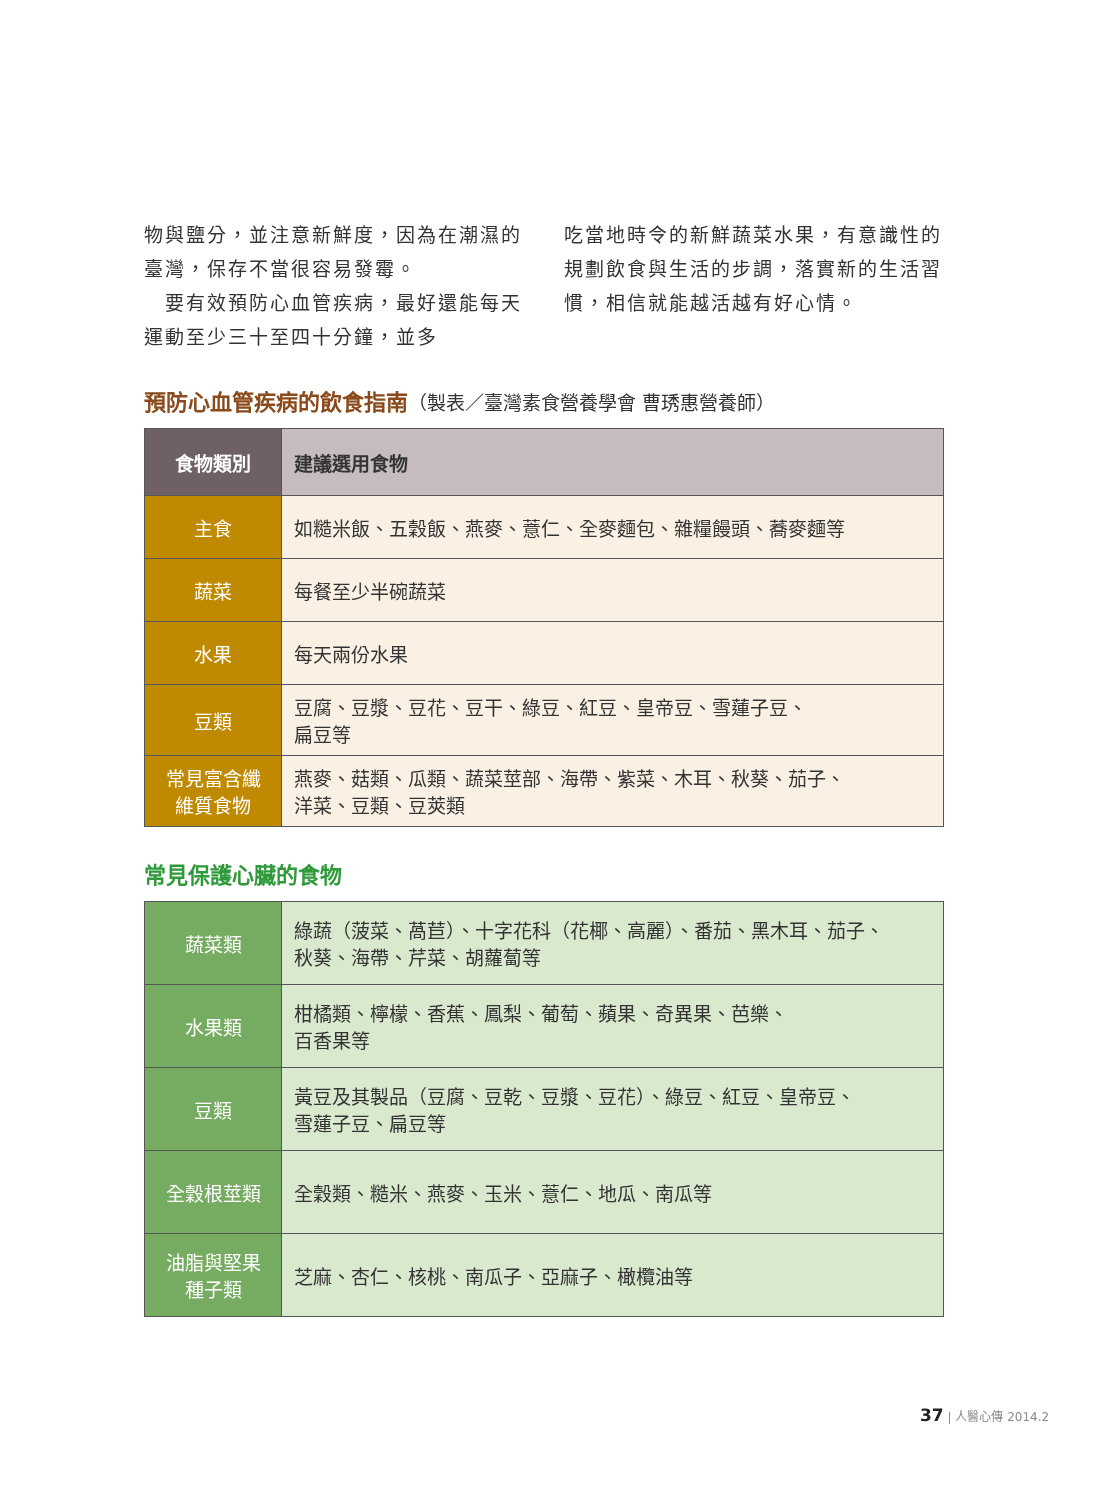物與鹽分，並注意新鮮度，因為在潮濕的臺灣，保存不當很容易發霉。
　要有效預防心血管疾病，最好還能每天運動至少三十至四十分鐘，並多
吃當地時令的新鮮蔬菜水果，有意識性的規劃飲食與生活的步調，落實新的生活習慣，相信就能越活越有好心情。
預防心血管疾病的飲食指南（製表／臺灣素食營養學會 曹琇惠營養師）
| 食物類別 | 建議選用食物 |
| --- | --- |
| 主食 | 如糙米飯、五穀飯、燕麥、薏仁、全麥麵包、雜糧饅頭、蕎麥麵等 |
| 蔬菜 | 每餐至少半碗蔬菜 |
| 水果 | 每天兩份水果 |
| 豆類 | 豆腐、豆漿、豆花、豆干、綠豆、紅豆、皇帝豆、雪蓮子豆、 扁豆等 |
| 常見富含纖 維質食物 | 燕麥、菇類、瓜類、蔬菜莖部、海帶、紫菜、木耳、秋葵、茄子、 洋菜、豆類、豆莢類 |
常見保護心臟的食物
| 蔬菜類 | 綠蔬（菠菜、萵苣）、十字花科（花椰、高麗）、番茄、黑木耳、茄子、 秋葵、海帶、芹菜、胡蘿蔔等 |
| 水果類 | 柑橘類、檸檬、香蕉、鳳梨、葡萄、蘋果、奇異果、芭樂、 百香果等 |
| 豆類 | 黃豆及其製品（豆腐、豆乾、豆漿、豆花）、綠豆、紅豆、皇帝豆、 雪蓮子豆、扁豆等 |
| 全穀根莖類 | 全穀類、糙米、燕麥、玉米、薏仁、地瓜、南瓜等 |
| 油脂與堅果 種子類 | 芝麻、杏仁、核桃、南瓜子、亞麻子、橄欖油等 |
37 | 人醫心傳 2014.2